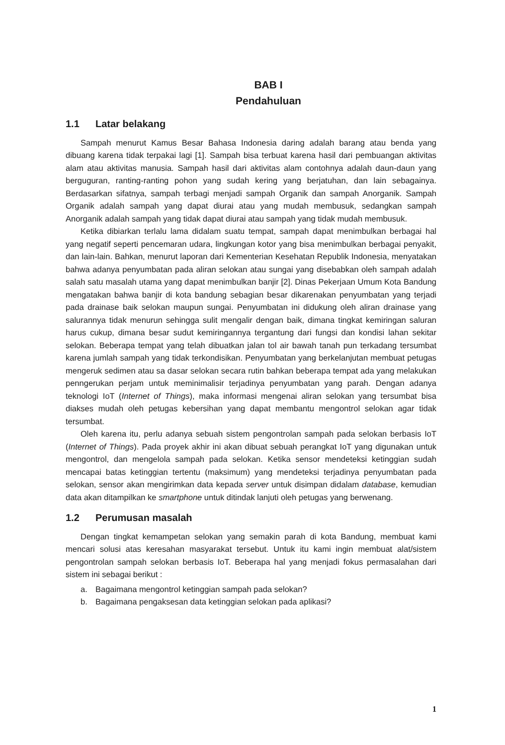BAB I
Pendahuluan
1.1 Latar belakang
Sampah menurut Kamus Besar Bahasa Indonesia daring adalah barang atau benda yang dibuang karena tidak terpakai lagi [1]. Sampah bisa terbuat karena hasil dari pembuangan aktivitas alam atau aktivitas manusia. Sampah hasil dari aktivitas alam contohnya adalah daun-daun yang berguguran, ranting-ranting pohon yang sudah kering yang berjatuhan, dan lain sebagainya. Berdasarkan sifatnya, sampah terbagi menjadi sampah Organik dan sampah Anorganik. Sampah Organik adalah sampah yang dapat diurai atau yang mudah membusuk, sedangkan sampah Anorganik adalah sampah yang tidak dapat diurai atau sampah yang tidak mudah membusuk.
Ketika dibiarkan terlalu lama didalam suatu tempat, sampah dapat menimbulkan berbagai hal yang negatif seperti pencemaran udara, lingkungan kotor yang bisa menimbulkan berbagai penyakit, dan lain-lain. Bahkan, menurut laporan dari Kementerian Kesehatan Republik Indonesia, menyatakan bahwa adanya penyumbatan pada aliran selokan atau sungai yang disebabkan oleh sampah adalah salah satu masalah utama yang dapat menimbulkan banjir [2]. Dinas Pekerjaan Umum Kota Bandung mengatakan bahwa banjir di kota bandung sebagian besar dikarenakan penyumbatan yang terjadi pada drainase baik selokan maupun sungai. Penyumbatan ini didukung oleh aliran drainase yang salurannya tidak menurun sehingga sulit mengalir dengan baik, dimana tingkat kemiringan saluran harus cukup, dimana besar sudut kemiringannya tergantung dari fungsi dan kondisi lahan sekitar selokan. Beberapa tempat yang telah dibuatkan jalan tol air bawah tanah pun terkadang tersumbat karena jumlah sampah yang tidak terkondisikan. Penyumbatan yang berkelanjutan membuat petugas mengeruk sedimen atau sa dasar selokan secara rutin bahkan beberapa tempat ada yang melakukan penngerukan perjam untuk meminimalisir terjadinya penyumbatan yang parah. Dengan adanya teknologi IoT (Internet of Things), maka informasi mengenai aliran selokan yang tersumbat bisa diakses mudah oleh petugas kebersihan yang dapat membantu mengontrol selokan agar tidak tersumbat.
Oleh karena itu, perlu adanya sebuah sistem pengontrolan sampah pada selokan berbasis IoT (Internet of Things). Pada proyek akhir ini akan dibuat sebuah perangkat IoT yang digunakan untuk mengontrol, dan mengelola sampah pada selokan. Ketika sensor mendeteksi ketinggian sudah mencapai batas ketinggian tertentu (maksimum) yang mendeteksi terjadinya penyumbatan pada selokan, sensor akan mengirimkan data kepada server untuk disimpan didalam database, kemudian data akan ditampilkan ke smartphone untuk ditindak lanjuti oleh petugas yang berwenang.
1.2 Perumusan masalah
Dengan tingkat kemampetan selokan yang semakin parah di kota Bandung, membuat kami mencari solusi atas keresahan masyarakat tersebut. Untuk itu kami ingin membuat alat/sistem pengontrolan sampah selokan berbasis IoT. Beberapa hal yang menjadi fokus permasalahan dari sistem ini sebagai berikut :
a. Bagaimana mengontrol ketinggian sampah pada selokan?
b. Bagaimana pengaksesan data ketinggian selokan pada aplikasi?
1